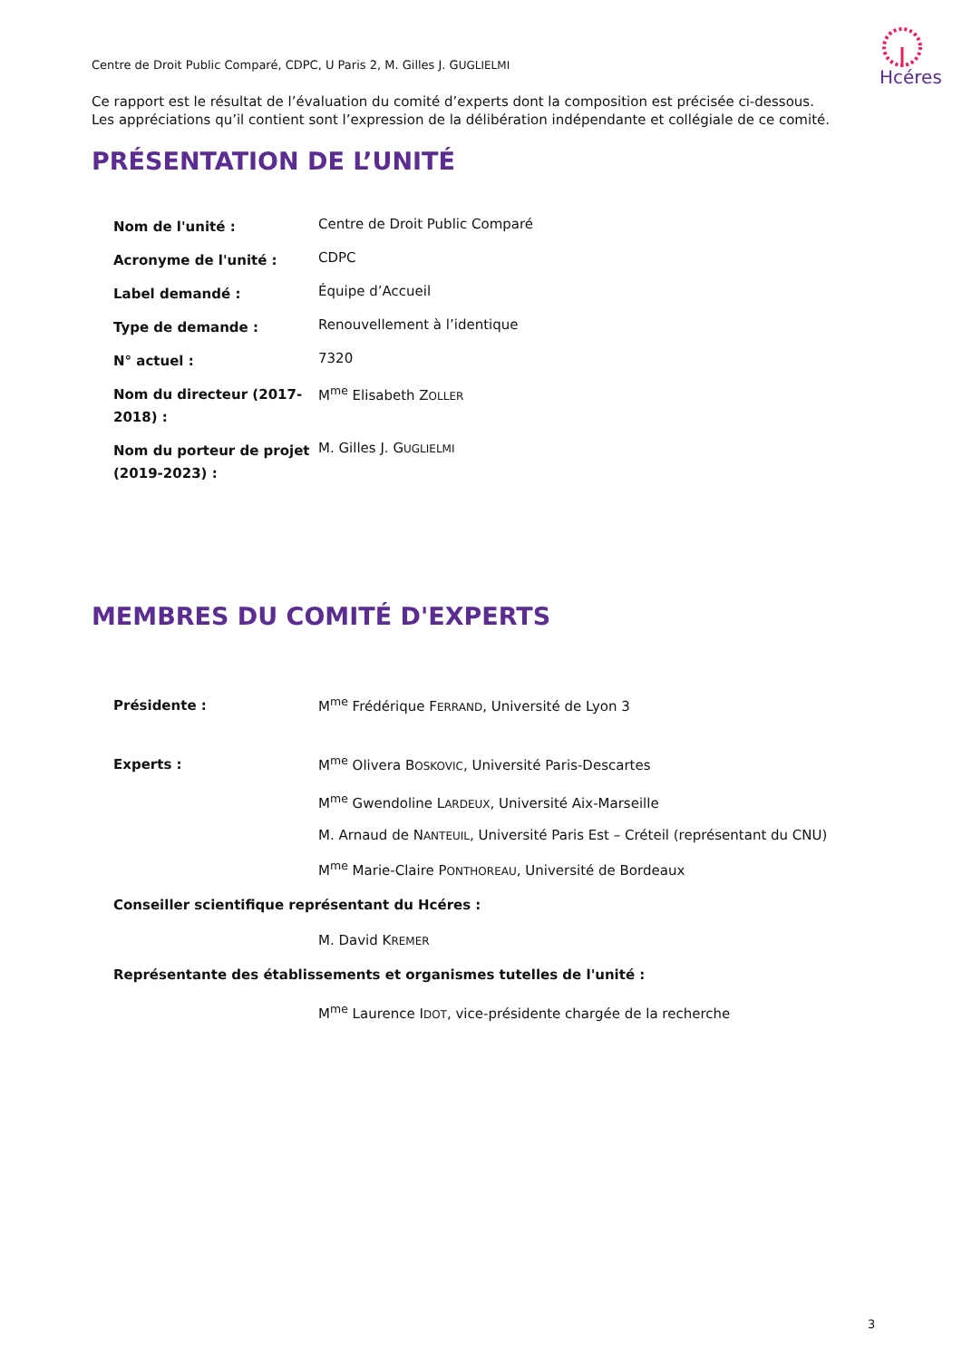Centre de Droit Public Comparé, CDPC, U Paris 2, M. Gilles J. GUGLIELMI
Hcéres
Ce rapport est le résultat de l’évaluation du comité d’experts dont la composition est précisée ci-dessous.
Les appréciations qu’il contient sont l’expression de la délibération indépendante et collégiale de ce comité.
PRÉSENTATION DE L’UNITÉ
| Nom de l'unité : | Centre de Droit Public Comparé |
| Acronyme de l'unité : | CDPC |
| Label demandé : | Équipe d’Accueil |
| Type de demande : | Renouvellement à l’identique |
| N° actuel : | 7320 |
| Nom du directeur (2017-2018) : | M<sup>me</sup> Elisabeth Z OLLER |
| Nom du porteur de projet (2019-2023) : | M. Gilles J. G UGLIELMI |
MEMBRES DU COMITÉ D'EXPERTS
| Présidente : | M<sup>me</sup> Frédérique F ERRAND , Université de Lyon 3 |
| Experts : | M<sup>me</sup> Olivera B OSKOVIC , Université Paris-Descartes |
| | M<sup>me</sup> Gwendoline L ARDEUX , Université Aix-Marseille |
| | M. Arnaud de N ANTEUIL , Université Paris Est – Créteil (représentant du CNU) |
| | M<sup>me</sup> Marie-Claire P ONTHOREAU , Université de Bordeaux |
| Conseiller scientifique représentant du Hcéres : | |
| | M. David K REMER |
| Représentante des établissements et organismes tutelles de l'unité : | |
| | M<sup>me</sup> Laurence I DOT , vice-présidente chargée de la recherche |
3